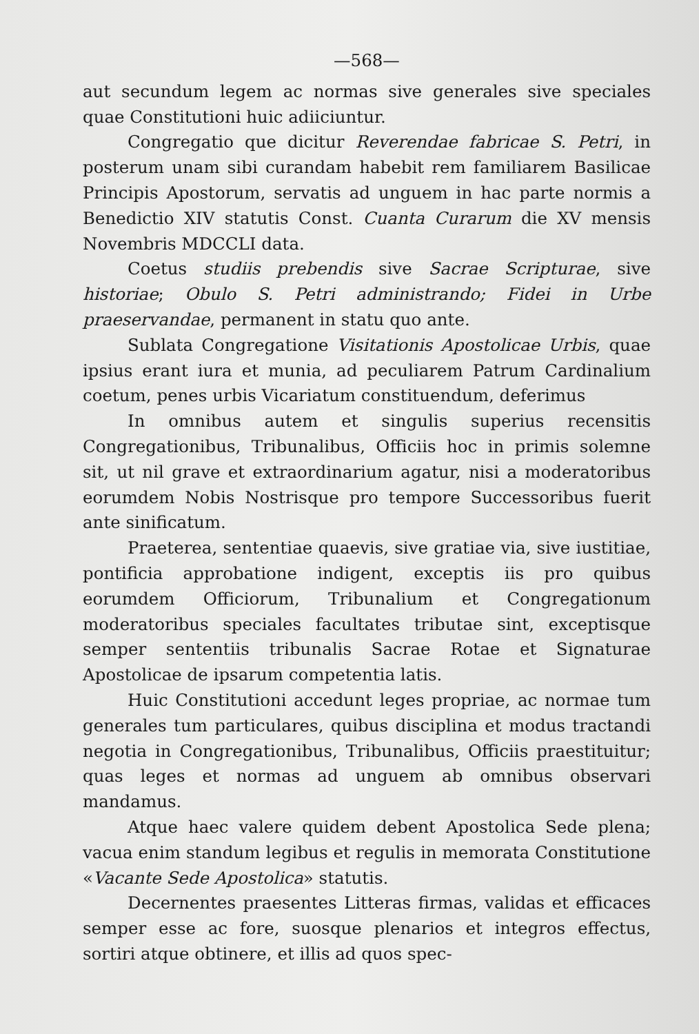—568—
aut secundum legem ac normas sive generales sive speciales quae Constitutioni huic adiiciuntur.
Congregatio que dicitur Reverendae fabricae S. Petri, in posterum unam sibi curandam habebit rem familiarem Basilicae Principis Apostorum, servatis ad unguem in hac parte normis a Benedictio XIV statutis Const. Cuanta Curarum die XV mensis Novembris MDCCLI data.
Coetus studiis prebendis sive Sacrae Scripturae, sive historiae; Obulo S. Petri administrando; Fidei in Urbe praeservandae, permanent in statu quo ante.
Sublata Congregatione Visitationis Apostolicae Urbis, quae ipsius erant iura et munia, ad peculiarem Patrum Cardinalium coetum, penes urbis Vicariatum constituendum, deferimus
In omnibus autem et singulis superius recensitis Congregationibus, Tribunalibus, Officiis hoc in primis solemne sit, ut nil grave et extraordinarium agatur, nisi a moderatoribus eorumdem Nobis Nostrisque pro tempore Successoribus fuerit ante sinificatum.
Praeterea, sententiae quaevis, sive gratiae via, sive iustitiae, pontificia approbatione indigent, exceptis iis pro quibus eorumdem Officiorum, Tribunalium et Congregationum moderatoribus speciales facultates tributae sint, exceptisque semper sententiis tribunalis Sacrae Rotae et Signaturae Apostolicae de ipsarum competentia latis.
Huic Constitutioni accedunt leges propriae, ac normae tum generales tum particulares, quibus disciplina et modus tractandi negotia in Congregationibus, Tribunalibus, Officiis praestituitur; quas leges et normas ad unguem ab omnibus observari mandamus.
Atque haec valere quidem debent Apostolica Sede plena; vacua enim standum legibus et regulis in memorata Constitutione «Vacante Sede Apostolica» statutis.
Decernentes praesentes Litteras firmas, validas et efficaces semper esse ac fore, suosque plenarios et integros effectus, sortiri atque obtinere, et illis ad quos spec-